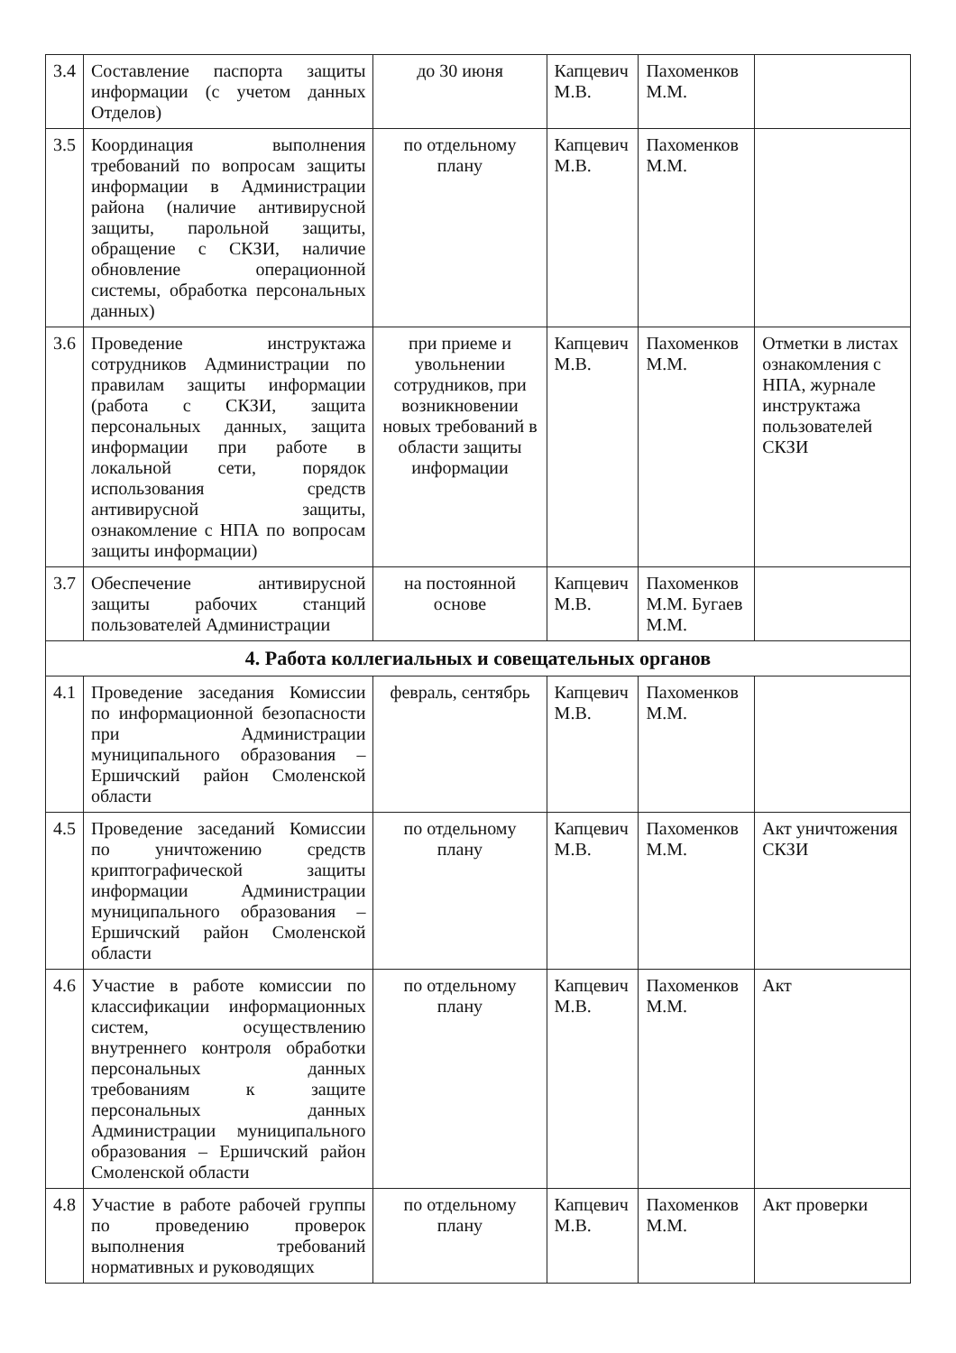| 3.4 | Составление паспорта защиты информации (с учетом данных Отделов) | до 30 июня | Капцевич М.В. | Пахоменков М.М. | |
| 3.5 | Координация выполнения требований по вопросам защиты информации в Администрации района (наличие антивирусной защиты, парольной защиты, обращение с СКЗИ, наличие обновление операционной системы, обработка персональных данных) | по отдельному плану | Капцевич М.В. | Пахоменков М.М. | |
| 3.6 | Проведение инструктажа сотрудников Администрации по правилам защиты информации (работа с СКЗИ, защита персональных данных, защита информации при работе в локальной сети, порядок использования средств антивирусной защиты, ознакомление с НПА по вопросам защиты информации) | при приеме и увольнении сотрудников, при возникновении новых требований в области защиты информации | Капцевич М.В. | Пахоменков М.М. | Отметки в листах ознакомления с НПА, журнале инструктажа пользователей СКЗИ |
| 3.7 | Обеспечение антивирусной защиты рабочих станций пользователей Администрации | на постоянной основе | Капцевич М.В. | Пахоменков М.М. Бугаев М.М. | |
| 4. Работа коллегиальных и совещательных органов | | | | | |
| 4.1 | Проведение заседания Комиссии по информационной безопасности при Администрации муниципального образования – Ершичский район Смоленской области | февраль, сентябрь | Капцевич М.В. | Пахоменков М.М. | |
| 4.5 | Проведение заседаний Комиссии по уничтожению средств криптографической защиты информации Администрации муниципального образования – Ершичский район Смоленской области | по отдельному плану | Капцевич М.В. | Пахоменков М.М. | Акт уничтожения СКЗИ |
| 4.6 | Участие в работе комиссии по классификации информационных систем, осуществлению внутреннего контроля обработки персональных данных требованиям к защите персональных данных Администрации муниципального образования – Ершичский район Смоленской области | по отдельному плану | Капцевич М.В. | Пахоменков М.М. | Акт |
| 4.8 | Участие в работе рабочей группы по проведению проверок выполнения требований нормативных и руководящих | по отдельному плану | Капцевич М.В. | Пахоменков М.М. | Акт проверки |